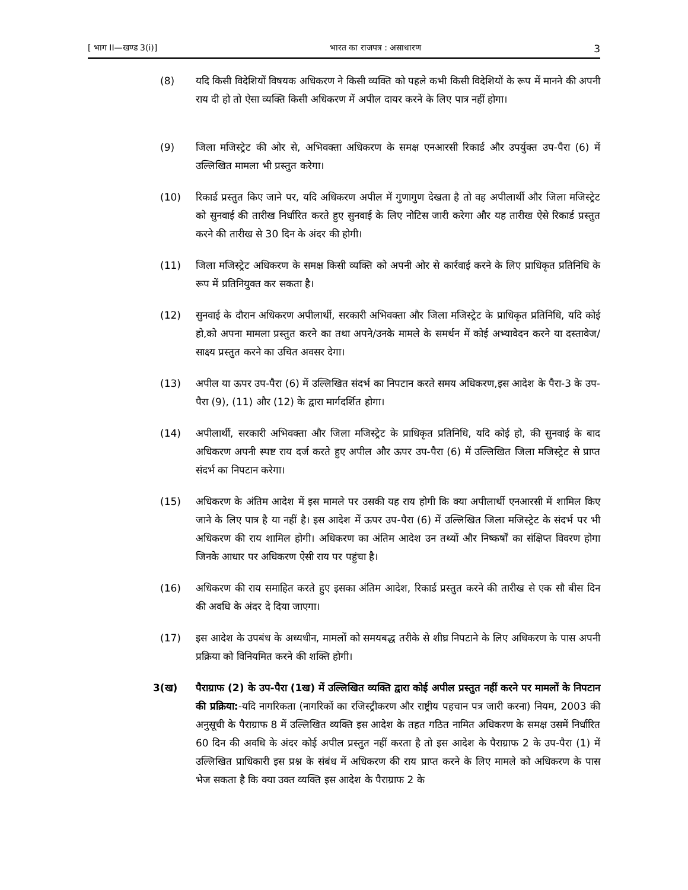[ भाग II—खण्ड 3(i)] भारत का राजपत्र : असाधारण 3
(8) यदि किसी विदेशियों विषयक अधिकरण ने किसी व्यक्ति को पहले कभी किसी विदेशियों के रूप में मानने की अपनी राय दी हो तो ऐसा व्यक्ति किसी अधिकरण में अपील दायर करने के लिए पात्र नहीं होगा।
(9) जिला मजिस्ट्रेट की ओर से, अभिवक्ता अधिकरण के समक्ष एनआरसी रिकार्ड और उपर्युक्त उप-पैरा (6) में उल्लिखित मामला भी प्रस्तुत करेगा।
(10) रिकार्ड प्रस्तुत किए जाने पर, यदि अधिकरण अपील में गुणागुण देखता है तो वह अपीलार्थी और जिला मजिस्ट्रेट को सुनवाई की तारीख निर्धारित करते हुए सुनवाई के लिए नोटिस जारी करेगा और यह तारीख ऐसे रिकार्ड प्रस्तुत करने की तारीख से 30 दिन के अंदर की होगी।
(11) जिला मजिस्ट्रेट अधिकरण के समक्ष किसी व्यक्ति को अपनी ओर से कार्रवाई करने के लिए प्राधिकृत प्रतिनिधि के रूप में प्रतिनियुक्त कर सकता है।
(12) सुनवाई के दौरान अधिकरण अपीलार्थी, सरकारी अभिवक्ता और जिला मजिस्ट्रेट के प्राधिकृत प्रतिनिधि, यदि कोई हो,को अपना मामला प्रस्तुत करने का तथा अपने/उनके मामले के समर्थन में कोई अभ्यावेदन करने या दस्तावेज/साक्ष्य प्रस्तुत करने का उचित अवसर देगा।
(13) अपील या ऊपर उप-पैरा (6) में उल्लिखित संदर्भ का निपटान करते समय अधिकरण,इस आदेश के पैरा-3 के उप-पैरा (9), (11) और (12) के द्वारा मार्गदर्शित होगा।
(14) अपीलार्थी, सरकारी अभिवक्ता और जिला मजिस्ट्रेट के प्राधिकृत प्रतिनिधि, यदि कोई हो, की सुनवाई के बाद अधिकरण अपनी स्पष्ट राय दर्ज करते हुए अपील और ऊपर उप-पैरा (6) में उल्लिखित जिला मजिस्ट्रेट से प्राप्त संदर्भ का निपटान करेगा।
(15) अधिकरण के अंतिम आदेश में इस मामले पर उसकी यह राय होगी कि क्या अपीलार्थी एनआरसी में शामिल किए जाने के लिए पात्र है या नहीं है। इस आदेश में ऊपर उप-पैरा (6) में उल्लिखित जिला मजिस्ट्रेट के संदर्भ पर भी अधिकरण की राय शामिल होगी। अधिकरण का अंतिम आदेश उन तथ्यों और निष्कर्षों का संक्षिप्त विवरण होगा जिनके आधार पर अधिकरण ऐसी राय पर पहुंचा है।
(16) अधिकरण की राय समाहित करते हुए इसका अंतिम आदेश, रिकार्ड प्रस्तुत करने की तारीख से एक सौ बीस दिन की अवधि के अंदर दे दिया जाएगा।
(17) इस आदेश के उपबंध के अध्यधीन, मामलों को समयबद्ध तरीके से शीघ्र निपटाने के लिए अधिकरण के पास अपनी प्रक्रिया को विनियमित करने की शक्ति होगी।
3(ख) पैराग्राफ (2) के उप-पैरा (1ख) में उल्लिखित व्यक्ति द्वारा कोई अपील प्रस्तुत नहीं करने पर मामलों के निपटान की प्रक्रिया:-यदि नागरिकता (नागरिकों का रजिस्ट्रीकरण और राष्ट्रीय पहचान पत्र जारी करना) नियम, 2003 की अनुसूची के पैराग्राफ 8 में उल्लिखित व्यक्ति इस आदेश के तहत गठित नामित अधिकरण के समक्ष उसमें निर्धारित 60 दिन की अवधि के अंदर कोई अपील प्रस्तुत नहीं करता है तो इस आदेश के पैराग्राफ 2 के उप-पैरा (1) में उल्लिखित प्राधिकारी इस प्रश्न के संबंध में अधिकरण की राय प्राप्त करने के लिए मामले को अधिकरण के पास भेज सकता है कि क्या उक्त व्यक्ति इस आदेश के पैराग्राफ 2 के